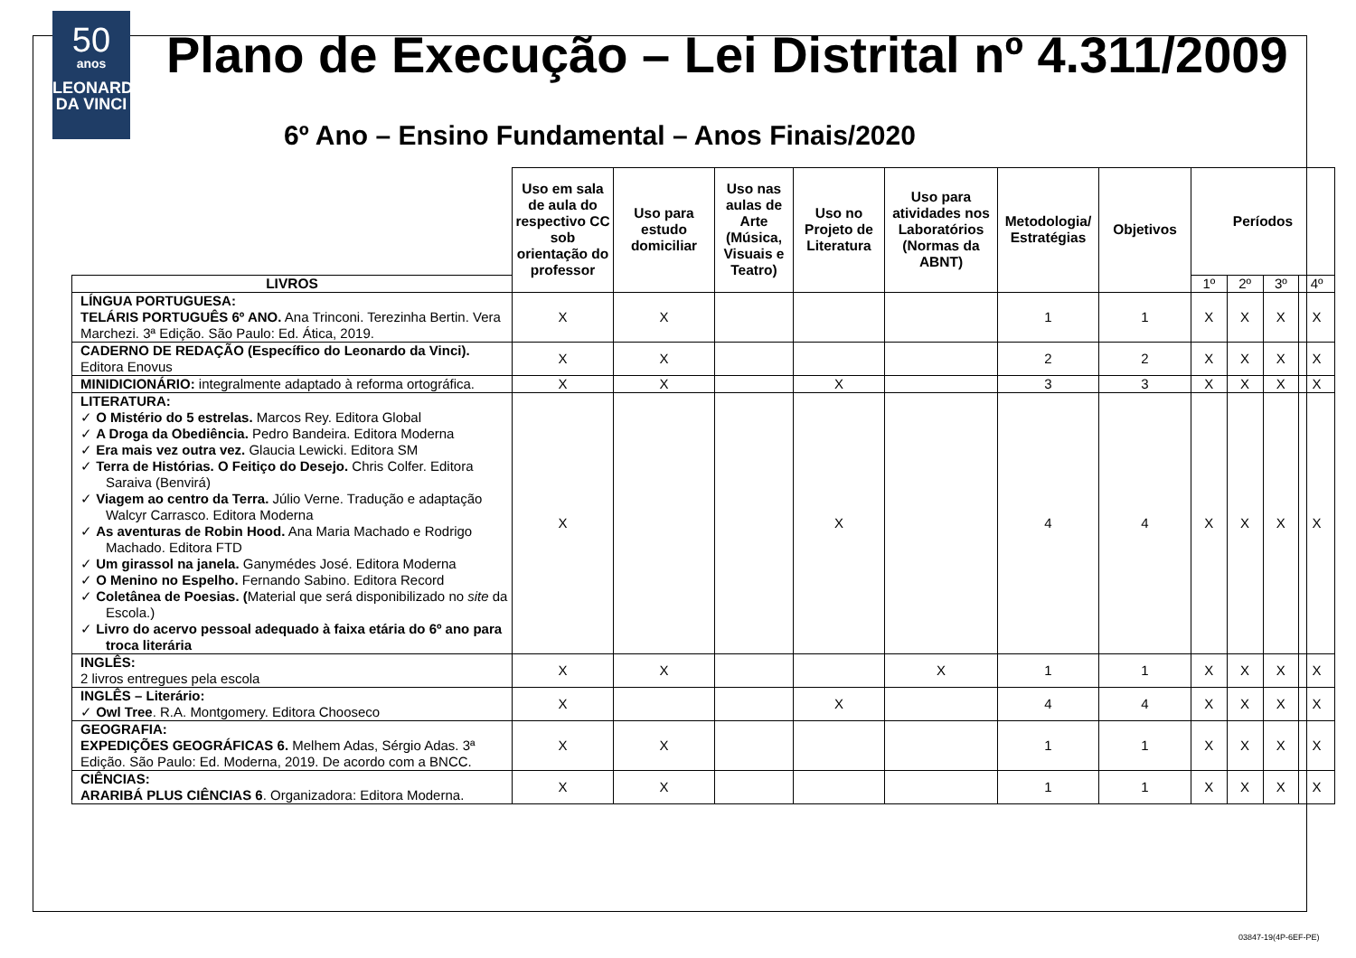50
anos
LEONARDO
DA VINCI
Plano de Execução – Lei Distrital nº 4.311/2009
6º Ano – Ensino Fundamental – Anos Finais/2020
| | Uso em sala de aula do respectivo CC sob orientação do professor | Uso para estudo domiciliar | Uso nas aulas de Arte (Música, Visuais e Teatro) | Uso no Projeto de Literatura | Uso para atividades nos Laboratórios (Normas da ABNT) | Metodologia/ Estratégias | Objetivos | Períodos | | | |
| LIVROS | | | | | | | | 1º | 2º | 3º | 4º |
| LÍNGUA PORTUGUESA: TELÁRIS PORTUGUÊS 6º ANO. Ana Trinconi. Terezinha Bertin. Vera Marchezi. 3ª Edição. São Paulo: Ed. Ática, 2019. | X | X | | | | 1 | 1 | X | X | X | X |
| CADERNO DE REDAÇÃO (Específico do Leonardo da Vinci). Editora Enovus | X | X | | | | 2 | 2 | X | X | X | X |
| MINIDICIONÁRIO: integralmente adaptado à reforma ortográfica. | X | X | | X | | 3 | 3 | X | X | X | X |
| LITERATURA: ✓ O Mistério do 5 estrelas. Marcos Rey. Editora Global ✓ A Droga da Obediência. Pedro Bandeira. Editora Moderna ✓ Era mais vez outra vez. Glaucia Lewicki. Editora SM ✓ Terra de Histórias. O Feitiço do Desejo. Chris Colfer. Editora Saraiva (Benvirá) ✓ Viagem ao centro da Terra. Júlio Verne. Tradução e adaptação Walcyr Carrasco. Editora Moderna ✓ As aventuras de Robin Hood. Ana Maria Machado e Rodrigo Machado. Editora FTD ✓ Um girassol na janela. Ganymédes José. Editora Moderna ✓ O Menino no Espelho. Fernando Sabino. Editora Record ✓ Coletânea de Poesias. ( Material que será disponibilizado no site da Escola.) ✓ Livro do acervo pessoal adequado à faixa etária do 6º ano para troca literária | X | | | X | | 4 | 4 | X | X | X | X |
| INGLÊS: 2 livros entregues pela escola | X | X | | | X | 1 | 1 | X | X | X | X |
| INGLÊS – Literário: ✓ Owl Tree . R.A. Montgomery. Editora Chooseco | X | | | X | | 4 | 4 | X | X | X | X |
| GEOGRAFIA: EXPEDIÇÕES GEOGRÁFICAS 6. Melhem Adas, Sérgio Adas. 3ª Edição. São Paulo: Ed. Moderna, 2019. De acordo com a BNCC. | X | X | | | | 1 | 1 | X | X | X | X |
| CIÊNCIAS: ARARIBÁ PLUS CIÊNCIAS 6 . Organizadora: Editora Moderna. | X | X | | | | 1 | 1 | X | X | X | X |
03847-19(4P-6EF-PE)